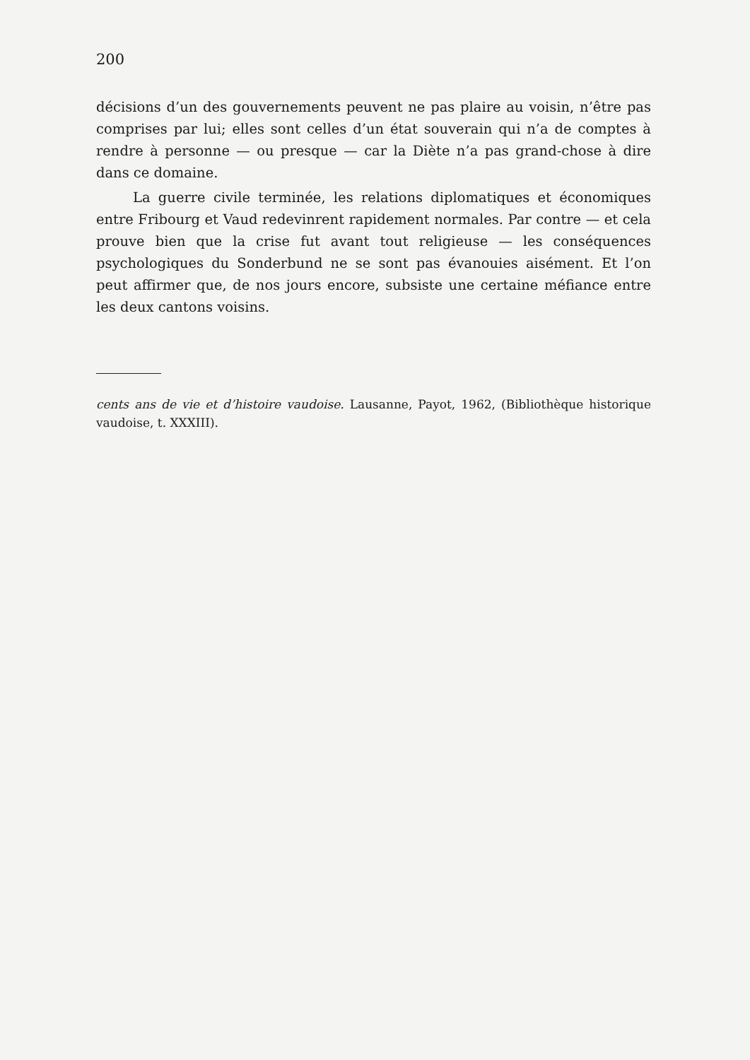200
décisions d’un des gouvernements peuvent ne pas plaire au voisin, n’être pas comprises par lui; elles sont celles d’un état souverain qui n’a de comptes à rendre à personne — ou presque — car la Diète n’a pas grand-chose à dire dans ce domaine.
La guerre civile terminée, les relations diplomatiques et économiques entre Fribourg et Vaud redevinrent rapidement normales. Par contre — et cela prouve bien que la crise fut avant tout religieuse — les conséquences psychologiques du Sonderbund ne se sont pas évanouies aisément. Et l’on peut affirmer que, de nos jours encore, subsiste une certaine méfiance entre les deux cantons voisins.
cents ans de vie et d’histoire vaudoise. Lausanne, Payot, 1962, (Bibliothèque historique vaudoise, t. XXXIII).